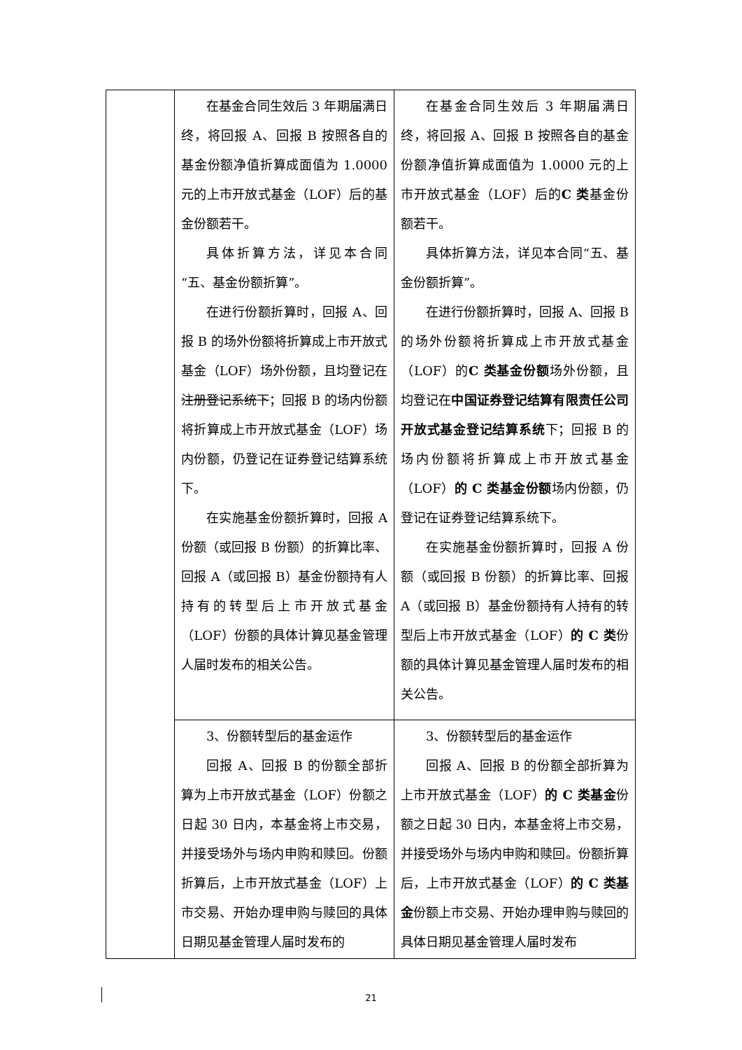| | 在基金合同生效后 3 年期届满日终，将回报 A、回报 B 按照各自的基金份额净值折算成面值为 1.0000 元的上市开放式基金（LOF）后的基金份额若干。 具体折算方法，详见本合同“五、基金份额折算”。 在进行份额折算时，回报 A、回报 B 的场外份额将折算成上市开放式基金（LOF）场外份额，且均登记在 注册登记系统下 ；回报 B 的场内份额将折算成上市开放式基金（LOF）场内份额，仍登记在证券登记结算系统下。 在实施基金份额折算时，回报 A 份额（或回报 B 份额）的折算比率、回报 A（或回报 B）基金份额持有人持有的转型后上市开放式基金（LOF）份额的具体计算见基金管理人届时发布的相关公告。 | 在基金合同生效后 3 年期届满日终，将回报 A、回报 B 按照各自的基金份额净值折算成面值为 1.0000 元的上市开放式基金（LOF）后的 C 类 基金份额若干。 具体折算方法，详见本合同“五、基金份额折算”。 在进行份额折算时，回报 A、回报 B 的场外份额将折算成上市开放式基金（LOF）的 C 类基金份额 场外份额，且均登记在 中国证券登记结算有限责任公司开放式基金登记结算系统 下；回报 B 的场内份额将折算成上市开放式基金（LOF） 的 C 类基金份额 场内份额，仍登记在证券登记结算系统下。 在实施基金份额折算时，回报 A 份额（或回报 B 份额）的折算比率、回报 A（或回报 B）基金份额持有人持有的转型后上市开放式基金（LOF） 的 C 类 份额的具体计算见基金管理人届时发布的相关公告。 |
| | 3、份额转型后的基金运作 回报 A、回报 B 的份额全部折算为上市开放式基金（LOF）份额之日起 30 日内，本基金将上市交易，并接受场外与场内申购和赎回。份额折算后，上市开放式基金（LOF）上市交易、开始办理申购与赎回的具体日期见基金管理人届时发布的 | 3、份额转型后的基金运作 回报 A、回报 B 的份额全部折算为上市开放式基金（LOF） 的 C 类基金 份额之日起 30 日内，本基金将上市交易，并接受场外与场内申购和赎回。份额折算后，上市开放式基金（LOF） 的 C 类基金 份额上市交易、开始办理申购与赎回的具体日期见基金管理人届时发布 |
21